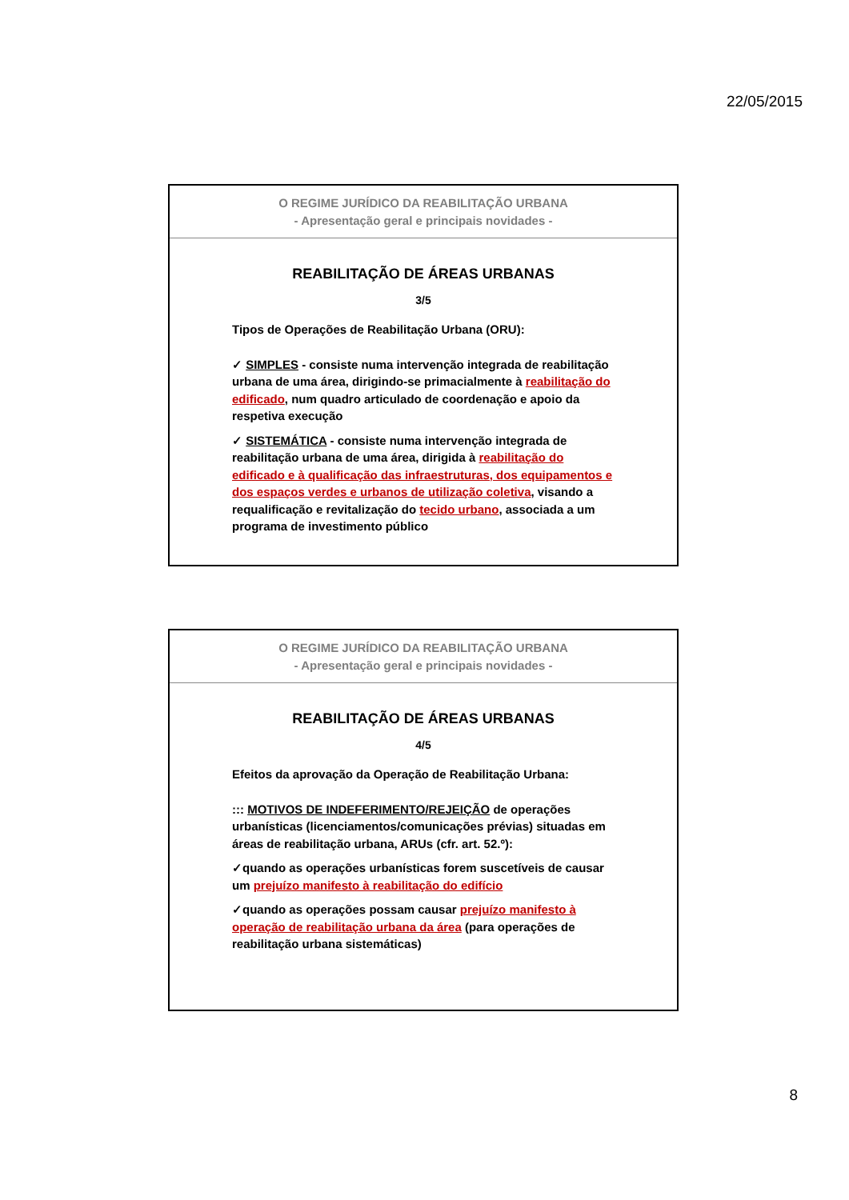22/05/2015
O REGIME JURÍDICO DA REABILITAÇÃO URBANA
- Apresentação geral e principais novidades -
REABILITAÇÃO DE ÁREAS URBANAS
3/5
Tipos de Operações de Reabilitação Urbana (ORU):
✓ SIMPLES - consiste numa intervenção integrada de reabilitação urbana de uma área, dirigindo-se primacialmente à reabilitação do edificado, num quadro articulado de coordenação e apoio da respetiva execução
✓ SISTEMÁTICA - consiste numa intervenção integrada de reabilitação urbana de uma área, dirigida à reabilitação do edificado e à qualificação das infraestruturas, dos equipamentos e dos espaços verdes e urbanos de utilização coletiva, visando a requalificação e revitalização do tecido urbano, associada a um programa de investimento público
O REGIME JURÍDICO DA REABILITAÇÃO URBANA
- Apresentação geral e principais novidades -
REABILITAÇÃO DE ÁREAS URBANAS
4/5
Efeitos da aprovação da Operação de Reabilitação Urbana:
::: MOTIVOS DE INDEFERIMENTO/REJEIÇÃO de operações urbanísticas (licenciamentos/comunicações prévias) situadas em áreas de reabilitação urbana, ARUs (cfr. art. 52.º):
✓quando as operações urbanísticas forem suscetíveis de causar um prejuízo manifesto à reabilitação do edifício
✓quando as operações possam causar prejuízo manifesto à operação de reabilitação urbana da área (para operações de reabilitação urbana sistemáticas)
8